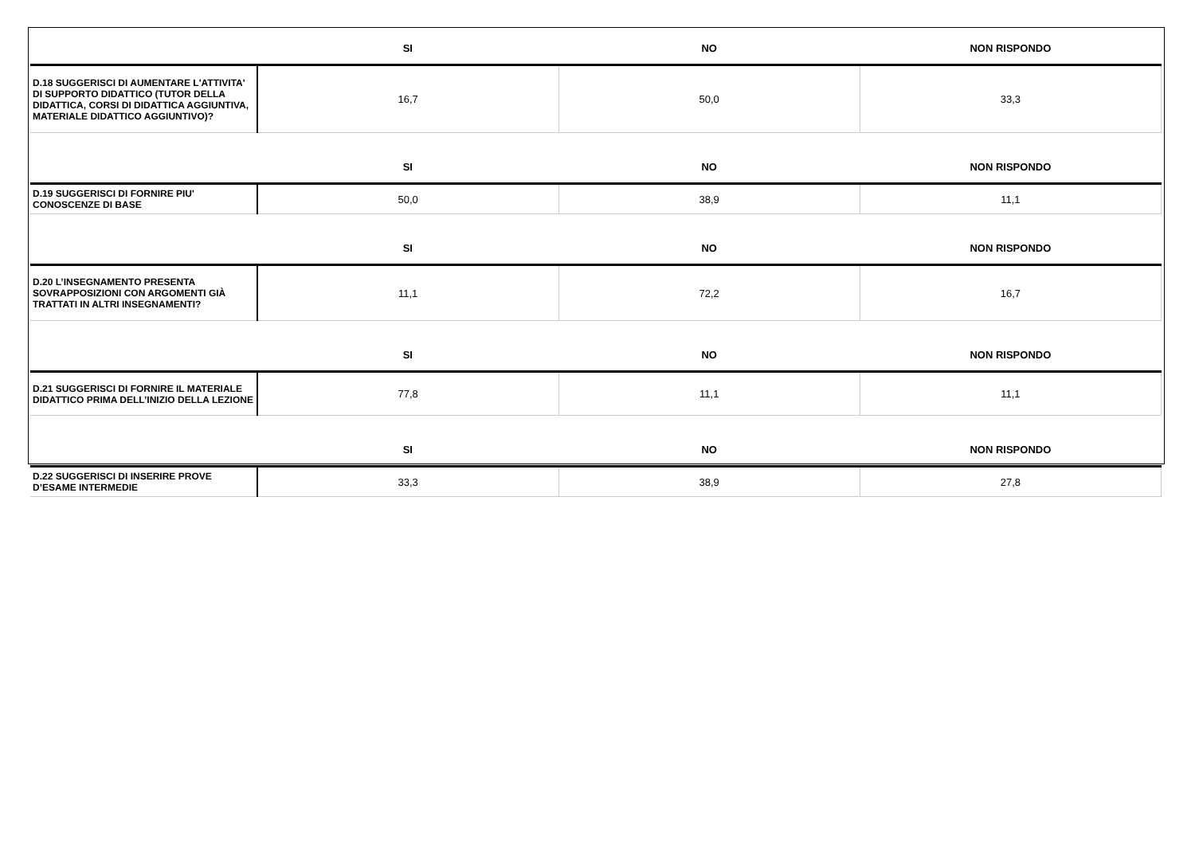| | SI | NO | NON RISPONDO |
| --- | --- | --- | --- |
| D.18 SUGGERISCI DI AUMENTARE L'ATTIVITA' DI SUPPORTO DIDATTICO (TUTOR DELLA DIDATTICA, CORSI DI DIDATTICA AGGIUNTIVA, MATERIALE DIDATTICO AGGIUNTIVO)? | 16,7 | 50,0 | 33,3 |
| | SI | NO | NON RISPONDO |
| D.19 SUGGERISCI DI FORNIRE PIU' CONOSCENZE DI BASE | 50,0 | 38,9 | 11,1 |
| | SI | NO | NON RISPONDO |
| D.20 L’INSEGNAMENTO PRESENTA SOVRAPPOSIZIONI CON ARGOMENTI GIÀ TRATTATI IN ALTRI INSEGNAMENTI? | 11,1 | 72,2 | 16,7 |
| | SI | NO | NON RISPONDO |
| D.21 SUGGERISCI DI FORNIRE IL MATERIALE DIDATTICO PRIMA DELL’INIZIO DELLA LEZIONE | 77,8 | 11,1 | 11,1 |
| | SI | NO | NON RISPONDO |
| D.22 SUGGERISCI DI INSERIRE PROVE D’ESAME INTERMEDIE | 33,3 | 38,9 | 27,8 |